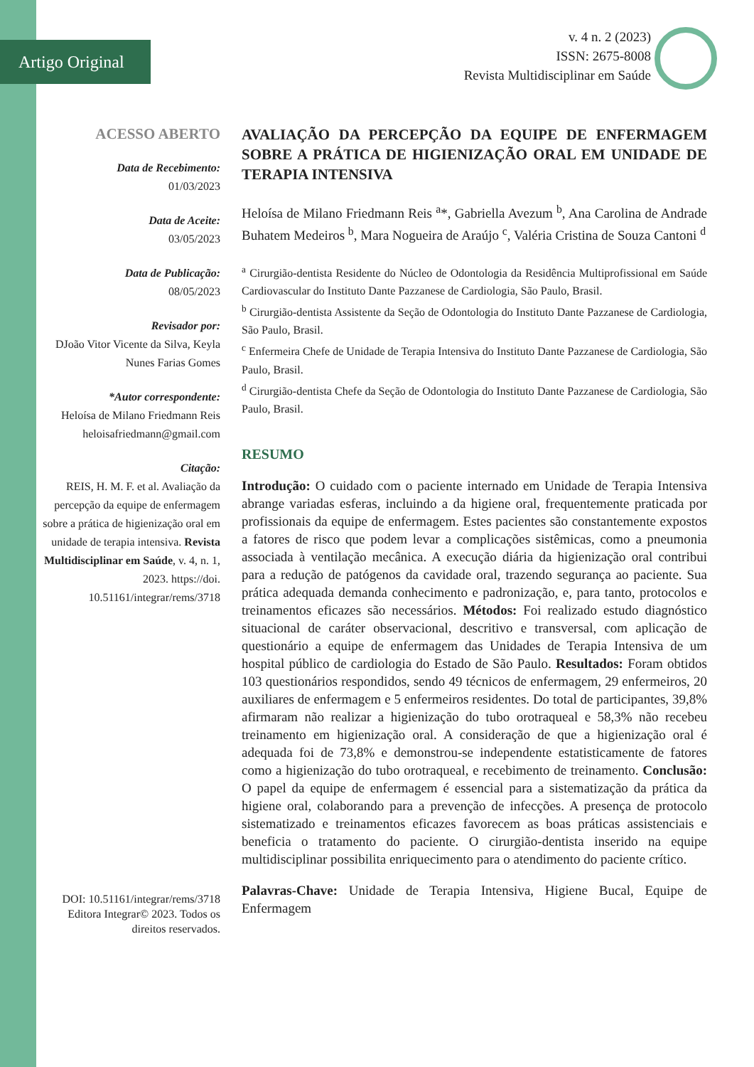Artigo Original
v. 4 n. 2 (2023)
ISSN: 2675-8008
Revista Multidisciplinar em Saúde
ACESSO ABERTO
Data de Recebimento:
01/03/2023
Data de Aceite:
03/05/2023
Data de Publicação:
08/05/2023
Revisador por:
DJoão Vitor Vicente da Silva, Keyla Nunes Farias Gomes
*Autor correspondente:
Heloísa de Milano Friedmann Reis
heloisafriedmann@gmail.com
Citação:
REIS, H. M. F. et al. Avaliação da percepção da equipe de enfermagem sobre a prática de higienização oral em unidade de terapia intensiva. Revista Multidisciplinar em Saúde, v. 4, n. 1, 2023. https://doi. 10.51161/integrar/rems/3718
DOI: 10.51161/integrar/rems/3718
Editora Integrar© 2023. Todos os direitos reservados.
AVALIAÇÃO DA PERCEPÇÃO DA EQUIPE DE ENFERMAGEM SOBRE A PRÁTICA DE HIGIENIZAÇÃO ORAL EM UNIDADE DE TERAPIA INTENSIVA
Heloísa de Milano Friedmann Reis <sup>a</sup>*, Gabriella Avezum <sup>b</sup>, Ana Carolina de Andrade Buhatem Medeiros <sup>b</sup>, Mara Nogueira de Araújo <sup>c</sup>, Valéria Cristina de Souza Cantoni <sup>d</sup>
<sup>a</sup> Cirurgião-dentista Residente do Núcleo de Odontologia da Residência Multiprofissional em Saúde Cardiovascular do Instituto Dante Pazzanese de Cardiologia, São Paulo, Brasil.
<sup>b</sup> Cirurgião-dentista Assistente da Seção de Odontologia do Instituto Dante Pazzanese de Cardiologia, São Paulo, Brasil.
<sup>c</sup> Enfermeira Chefe de Unidade de Terapia Intensiva do Instituto Dante Pazzanese de Cardiologia, São Paulo, Brasil.
<sup>d</sup> Cirurgião-dentista Chefe da Seção de Odontologia do Instituto Dante Pazzanese de Cardiologia, São Paulo, Brasil.
RESUMO
Introdução: O cuidado com o paciente internado em Unidade de Terapia Intensiva abrange variadas esferas, incluindo a da higiene oral, frequentemente praticada por profissionais da equipe de enfermagem. Estes pacientes são constantemente expostos a fatores de risco que podem levar a complicações sistêmicas, como a pneumonia associada à ventilação mecânica. A execução diária da higienização oral contribui para a redução de patógenos da cavidade oral, trazendo segurança ao paciente. Sua prática adequada demanda conhecimento e padronização, e, para tanto, protocolos e treinamentos eficazes são necessários. Métodos: Foi realizado estudo diagnóstico situacional de caráter observacional, descritivo e transversal, com aplicação de questionário a equipe de enfermagem das Unidades de Terapia Intensiva de um hospital público de cardiologia do Estado de São Paulo. Resultados: Foram obtidos 103 questionários respondidos, sendo 49 técnicos de enfermagem, 29 enfermeiros, 20 auxiliares de enfermagem e 5 enfermeiros residentes. Do total de participantes, 39,8% afirmaram não realizar a higienização do tubo orotraqueal e 58,3% não recebeu treinamento em higienização oral. A consideração de que a higienização oral é adequada foi de 73,8% e demonstrou-se independente estatisticamente de fatores como a higienização do tubo orotraqueal, e recebimento de treinamento. Conclusão: O papel da equipe de enfermagem é essencial para a sistematização da prática da higiene oral, colaborando para a prevenção de infecções. A presença de protocolo sistematizado e treinamentos eficazes favorecem as boas práticas assistenciais e beneficia o tratamento do paciente. O cirurgião-dentista inserido na equipe multidisciplinar possibilita enriquecimento para o atendimento do paciente crítico.
Palavras-Chave: Unidade de Terapia Intensiva, Higiene Bucal, Equipe de Enfermagem